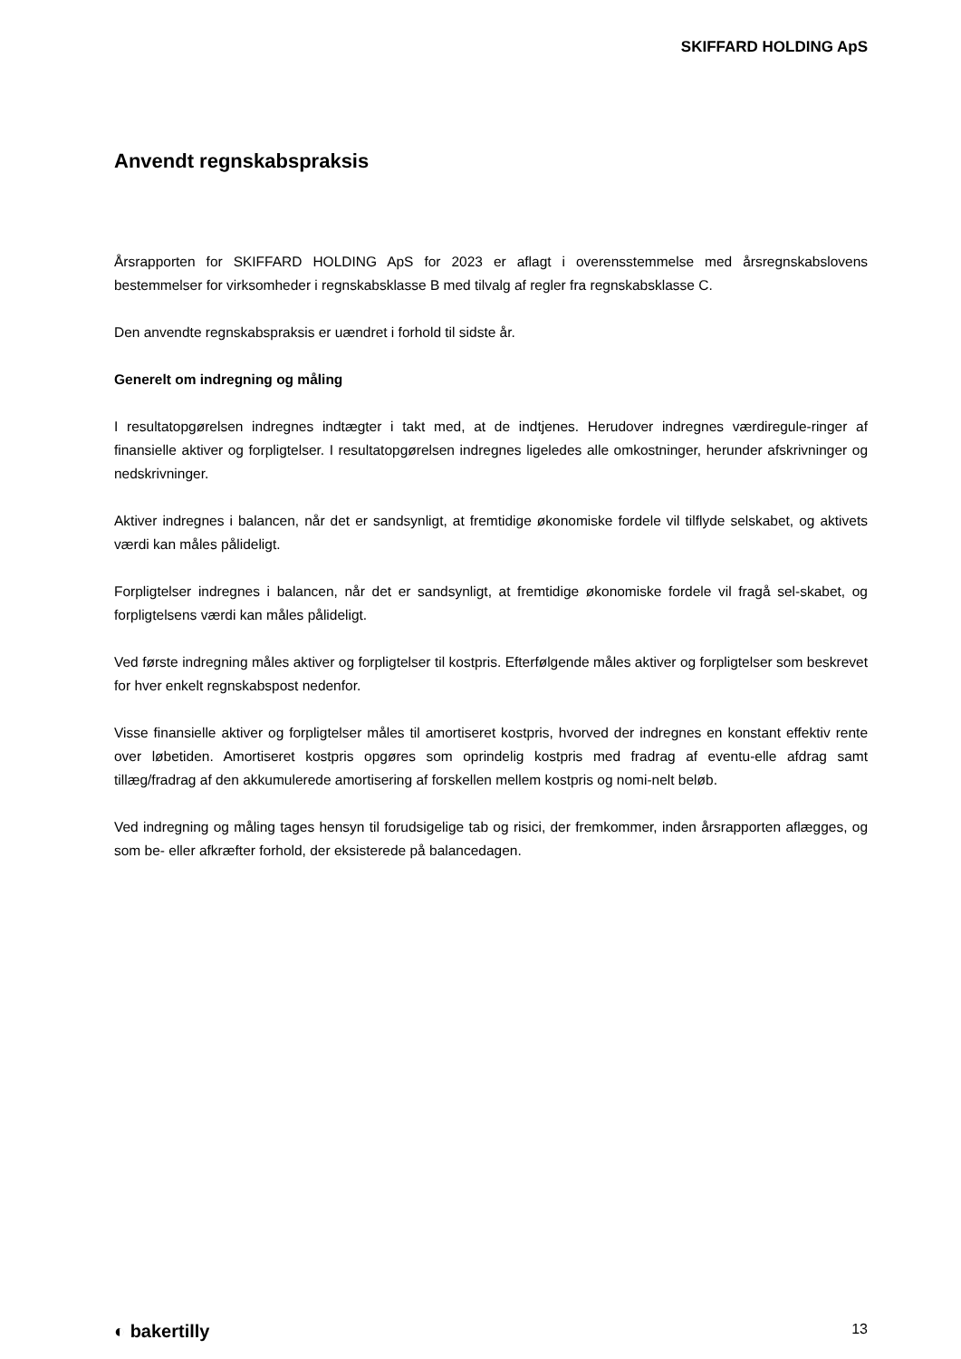SKIFFARD HOLDING ApS
Anvendt regnskabspraksis
Årsrapporten for SKIFFARD HOLDING ApS for 2023 er aflagt i overensstemmelse med årsregnskabslovens bestemmelser for virksomheder i regnskabsklasse B med tilvalg af regler fra regnskabsklasse C.
Den anvendte regnskabspraksis er uændret i forhold til sidste år.
Generelt om indregning og måling
I resultatopgørelsen indregnes indtægter i takt med, at de indtjenes. Herudover indregnes værdiregule-ringer af finansielle aktiver og forpligtelser. I resultatopgørelsen indregnes ligeledes alle omkostninger, herunder afskrivninger og nedskrivninger.
Aktiver indregnes i balancen, når det er sandsynligt, at fremtidige økonomiske fordele vil tilflyde selskabet, og aktivets værdi kan måles pålideligt.
Forpligtelser indregnes i balancen, når det er sandsynligt, at fremtidige økonomiske fordele vil fragå sel-skabet, og forpligtelsens værdi kan måles pålideligt.
Ved første indregning måles aktiver og forpligtelser til kostpris. Efterfølgende måles aktiver og forpligtelser som beskrevet for hver enkelt regnskabspost nedenfor.
Visse finansielle aktiver og forpligtelser måles til amortiseret kostpris, hvorved der indregnes en konstant effektiv rente over løbetiden. Amortiseret kostpris opgøres som oprindelig kostpris med fradrag af eventu-elle afdrag samt tillæg/fradrag af den akkumulerede amortisering af forskellen mellem kostpris og nomi-nelt beløb.
Ved indregning og måling tages hensyn til forudsigelige tab og risici, der fremkommer, inden årsrapporten aflægges, og som be- eller afkræfter forhold, der eksisterede på balancedagen.
◐ bakertilly 13